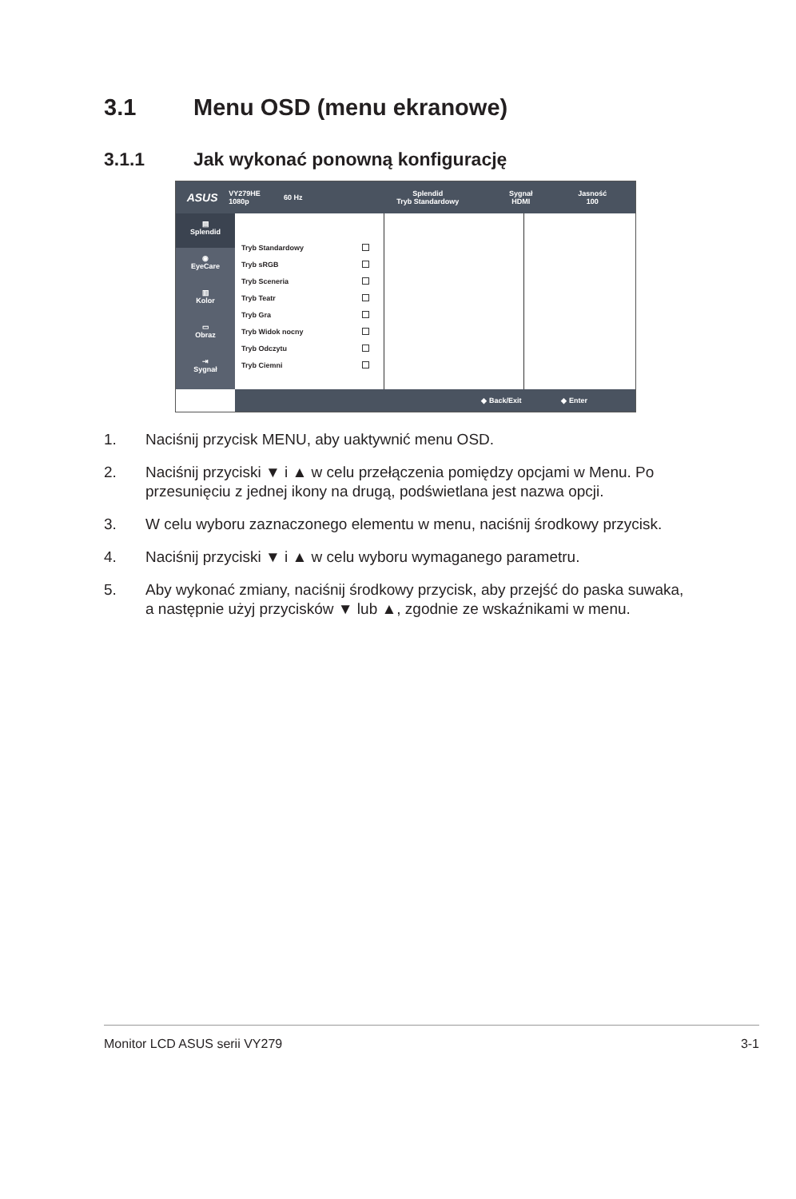3.1 Menu OSD (menu ekranowe)
3.1.1 Jak wykonać ponowną konfigurację
ASUS
VY279HE
1080p
60 Hz
Splendid
Tryb Standardowy
Sygnał
HDMI
Jasność
100
▤
Splendid
◉
EyeCare
▥
Kolor
▭
Obraz
⇥
Sygnał
Tryb Standardowy
Tryb sRGB
Tryb Sceneria
Tryb Teatr
Tryb Gra
Tryb Widok nocny
Tryb Odczytu
Tryb Ciemni
◆ Back/Exit ◆ Enter
1. Naciśnij przycisk MENU, aby uaktywnić menu OSD.
2. Naciśnij przyciski ▼ i ▲ w celu przełączenia pomiędzy opcjami w Menu. Po przesunięciu z jednej ikony na drugą, podświetlana jest nazwa opcji.
3. W celu wyboru zaznaczonego elementu w menu, naciśnij środkowy przycisk.
4. Naciśnij przyciski ▼ i ▲ w celu wyboru wymaganego parametru.
5. Aby wykonać zmiany, naciśnij środkowy przycisk, aby przejść do paska suwaka, a następnie użyj przycisków ▼ lub ▲, zgodnie ze wskaźnikami w menu.
Monitor LCD ASUS serii VY279 3-1